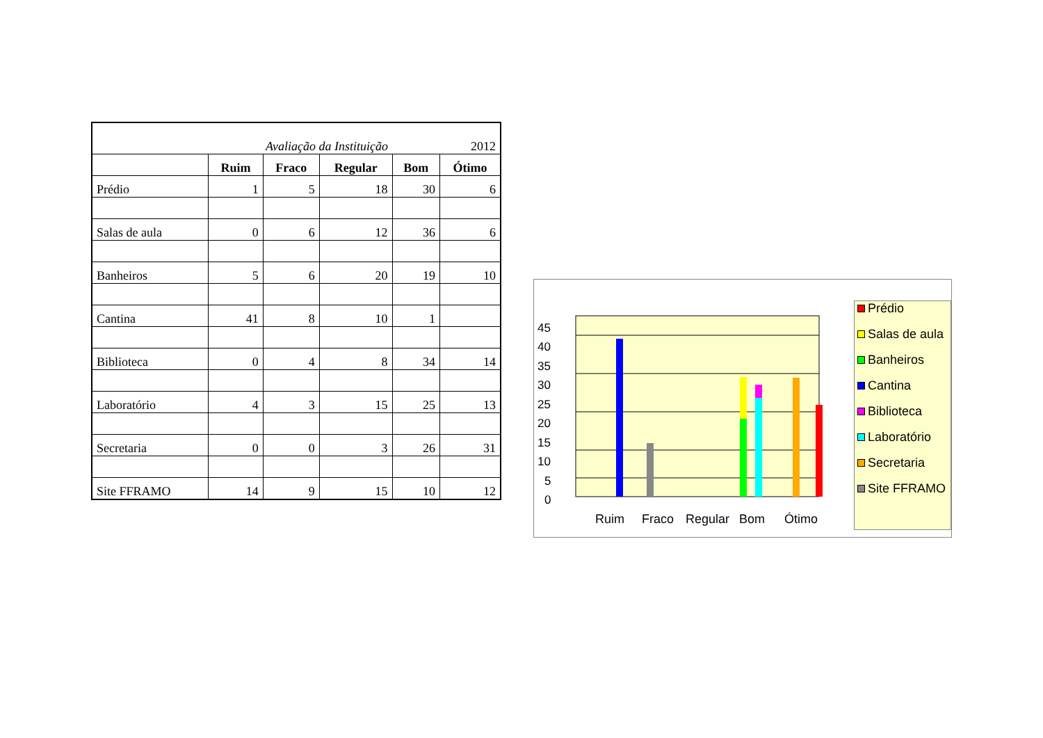| Avaliação da Instituição | | | | 2012 | |
| | Ruim | Fraco | Regular | Bom | Ótimo |
| Prédio | 1 | 5 | 18 | 30 | 6 |
| Salas de aula | 0 | 6 | 12 | 36 | 6 |
| Banheiros | 5 | 6 | 20 | 19 | 10 |
| Cantina | 41 | 8 | 10 | 1 | |
| Biblioteca | 0 | 4 | 8 | 34 | 14 |
| Laboratório | 4 | 3 | 15 | 25 | 13 |
| Secretaria | 0 | 0 | 3 | 26 | 31 |
| Site FFRAMO | 14 | 9 | 15 | 10 | 12 |
45
40
35
30
25
20
15
10
5
0
Ruim
Fraco
Regular
Bom
Ótimo
Prédio
Salas de aula
Banheiros
Cantina
Biblioteca
Laboratório
Secretaria
Site FFRAMO